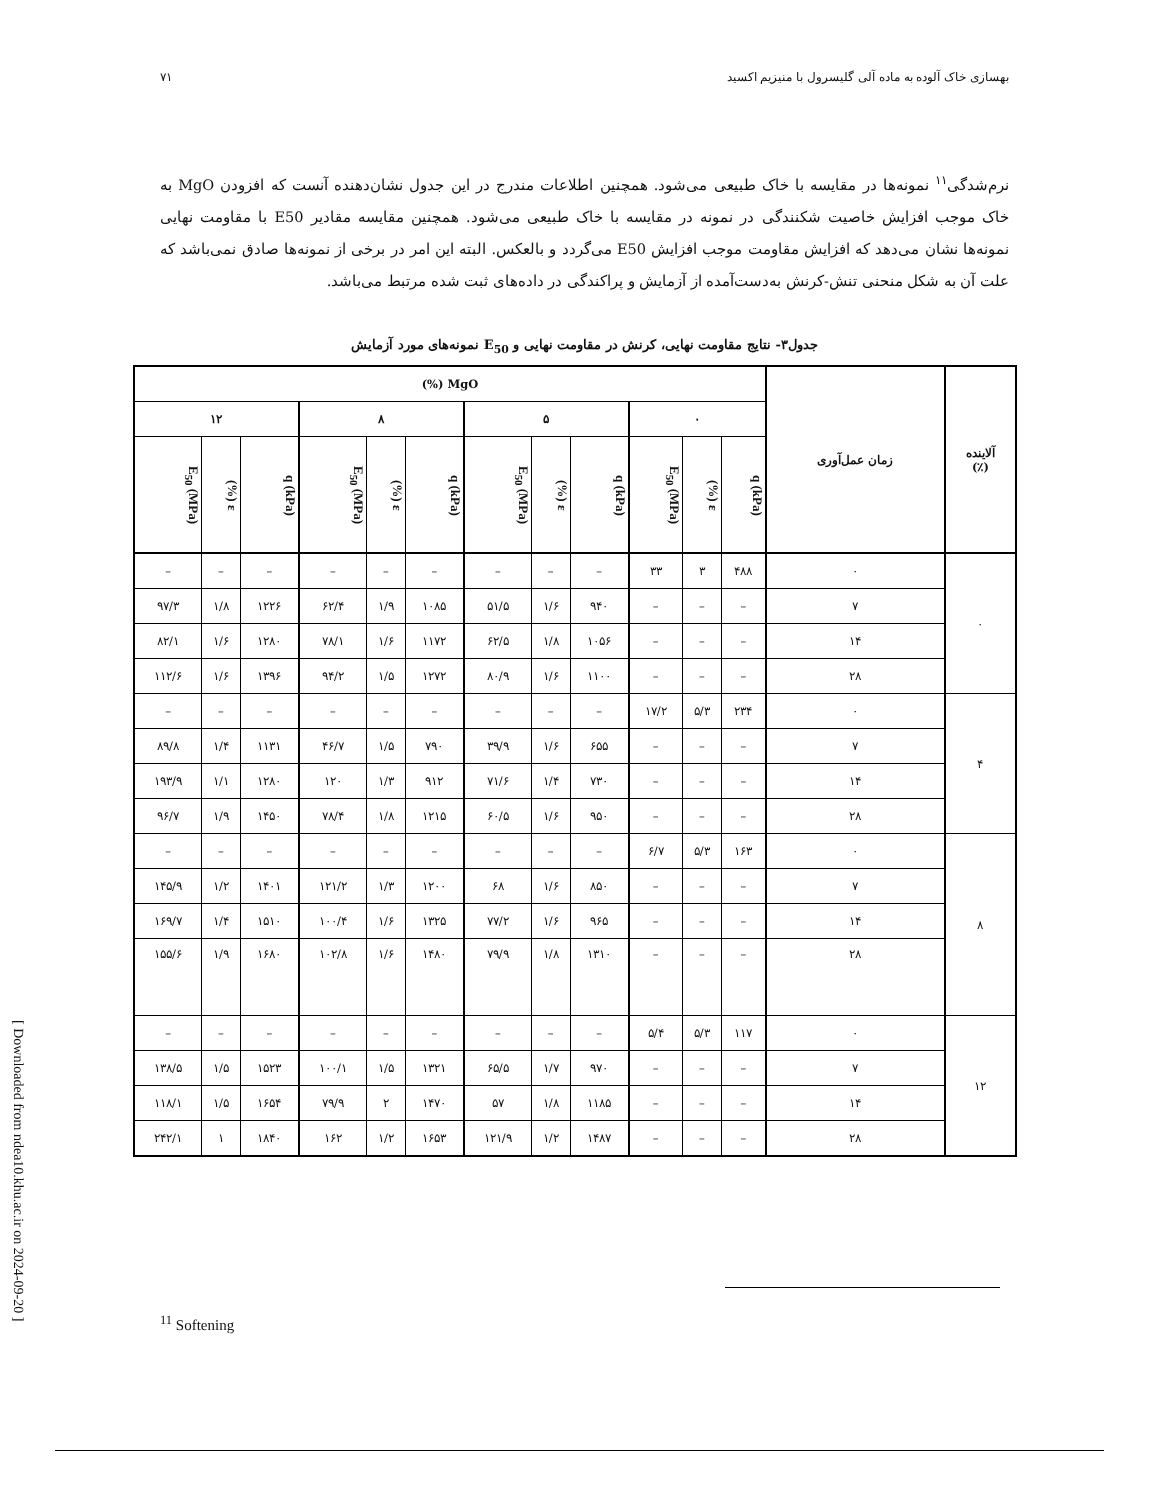بهسازی خاک آلوده به ماده آلی گلیسرول با منیزیم اکسید ۷۱
نرم‌شدگی<sup>۱۱</sup> نمونه‌ها در مقایسه با خاک طبیعی می‌شود. همچنین اطلاعات مندرج در این جدول نشان‌دهنده آنست که افزودن MgO به خاک موجب افزایش خاصیت شکنندگی در نمونه در مقایسه با خاک طبیعی می‌شود. همچنین مقایسه مقادیر E50 با مقاومت نهایی نمونه‌ها نشان می‌دهد که افزایش مقاومت موجب افزایش E50 می‌گردد و بالعکس. البته این امر در برخی از نمونه‌ها صادق نمی‌باشد که علت آن به شکل منحنی تنش-کرنش به‌دست‌آمده از آزمایش و پراکندگی در داده‌های ثبت شده مرتبط می‌باشد.
جدول۳- نتایج مقاومت نهایی، کرنش در مقاومت نهایی و E<sub>50</sub> نمونه‌های مورد آزمایش
| آلاینده (٪) | زمان عمل‌آوری | MgO (%) | | | | | | | | | | | |
| --- | --- | --- | --- | --- | --- | --- | --- | --- | --- | --- | --- | --- | --- |
| | | ۰ | | | ۵ | | | ۸ | | | ۱۲ | | |
| | | q (kPa) | ε (%) | E<sub>50</sub> (MPa) | q (kPa) | ε (%) | E<sub>50</sub> (MPa) | q (kPa) | ε (%) | E<sub>50</sub> (MPa) | q (kPa) | ε (%) | E<sub>50</sub> (MPa) |
| ۰ | ۰ | ۴۸۸ | ۳ | ۳۳ | – | – | – | – | – | – | – | – | – |
| | ۷ | – | – | – | ۹۴۰ | ۱/۶ | ۵۱/۵ | ۱۰۸۵ | ۱/۹ | ۶۲/۴ | ۱۲۲۶ | ۱/۸ | ۹۷/۳ |
| | ۱۴ | – | – | – | ۱۰۵۶ | ۱/۸ | ۶۲/۵ | ۱۱۷۲ | ۱/۶ | ۷۸/۱ | ۱۲۸۰ | ۱/۶ | ۸۲/۱ |
| | ۲۸ | – | – | – | ۱۱۰۰ | ۱/۶ | ۸۰/۹ | ۱۲۷۲ | ۱/۵ | ۹۴/۲ | ۱۳۹۶ | ۱/۶ | ۱۱۲/۶ |
| ۴ | ۰ | ۲۳۴ | ۵/۳ | ۱۷/۲ | – | – | – | – | – | – | – | – | – |
| | ۷ | – | – | – | ۶۵۵ | ۱/۶ | ۳۹/۹ | ۷۹۰ | ۱/۵ | ۴۶/۷ | ۱۱۳۱ | ۱/۴ | ۸۹/۸ |
| | ۱۴ | – | – | – | ۷۳۰ | ۱/۴ | ۷۱/۶ | ۹۱۲ | ۱/۳ | ۱۲۰ | ۱۲۸۰ | ۱/۱ | ۱۹۳/۹ |
| | ۲۸ | – | – | – | ۹۵۰ | ۱/۶ | ۶۰/۵ | ۱۲۱۵ | ۱/۸ | ۷۸/۴ | ۱۴۵۰ | ۱/۹ | ۹۶/۷ |
| ۸ | ۰ | ۱۶۳ | ۵/۳ | ۶/۷ | – | – | – | – | – | – | – | – | – |
| | ۷ | – | – | – | ۸۵۰ | ۱/۶ | ۶۸ | ۱۲۰۰ | ۱/۳ | ۱۲۱/۲ | ۱۴۰۱ | ۱/۲ | ۱۴۵/۹ |
| | ۱۴ | – | – | – | ۹۶۵ | ۱/۶ | ۷۷/۲ | ۱۳۲۵ | ۱/۶ | ۱۰۰/۴ | ۱۵۱۰ | ۱/۴ | ۱۶۹/۷ |
| | ۲۸ | – | – | – | ۱۳۱۰ | ۱/۸ | ۷۹/۹ | ۱۴۸۰ | ۱/۶ | ۱۰۲/۸ | ۱۶۸۰ | ۱/۹ | ۱۵۵/۶ |
| ۱۲ | ۰ | ۱۱۷ | ۵/۳ | ۵/۴ | – | – | – | – | – | – | – | – | – |
| | ۷ | – | – | – | ۹۷۰ | ۱/۷ | ۶۵/۵ | ۱۳۲۱ | ۱/۵ | ۱۰۰/۱ | ۱۵۲۳ | ۱/۵ | ۱۳۸/۵ |
| | ۱۴ | – | – | – | ۱۱۸۵ | ۱/۸ | ۵۷ | ۱۴۷۰ | ۲ | ۷۹/۹ | ۱۶۵۴ | ۱/۵ | ۱۱۸/۱ |
| | ۲۸ | – | – | – | ۱۴۸۷ | ۱/۲ | ۱۲۱/۹ | ۱۶۵۳ | ۱/۲ | ۱۶۲ | ۱۸۴۰ | ۱ | ۲۴۲/۱ |
<sup>11</sup> Softening
[ Downloaded from ndea10.khu.ac.ir on 2024-09-20 ]